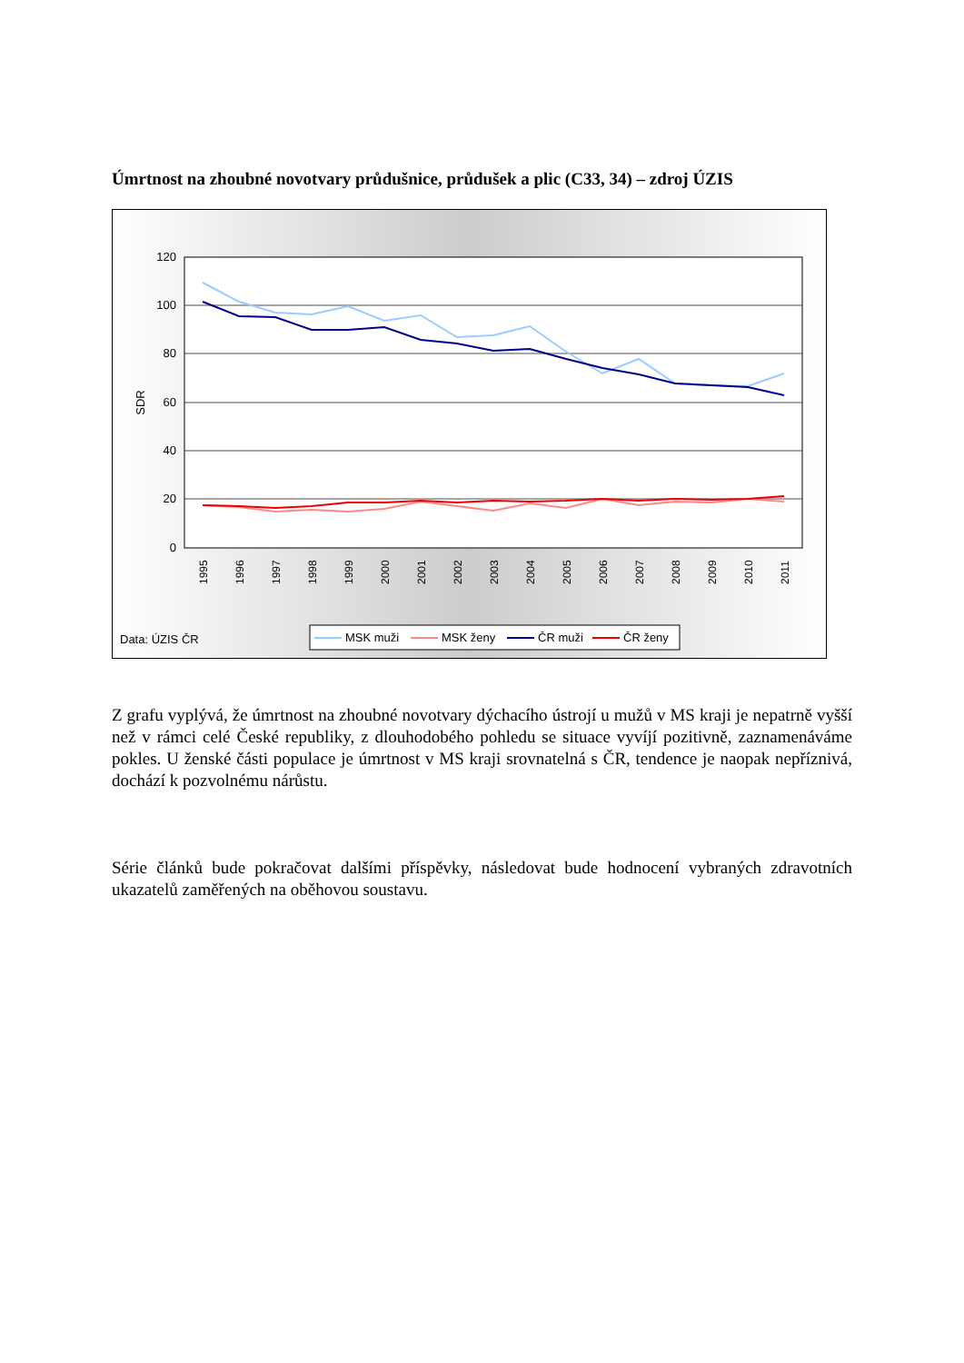Úmrtnost na zhoubné novotvary průdušnice, průdušek a plic (C33, 34) – zdroj ÚZIS
120
100
80
60
40
20
0
SDR
1995
1996
1997
1998
1999
2000
2001
2002
2003
2004
2005
2006
2007
2008
2009
2010
2011
Data: ÚZIS ČR
MSK muži
MSK ženy
ČR muži
ČR ženy
Z grafu vyplývá, že úmrtnost na zhoubné novotvary dýchacího ústrojí u mužů v MS kraji je nepatrně vyšší než v rámci celé České republiky, z dlouhodobého pohledu se situace vyvíjí pozitivně, zaznamenáváme pokles. U ženské části populace je úmrtnost v MS kraji srovnatelná s ČR, tendence je naopak nepříznivá, dochází k pozvolnému nárůstu.
Série článků bude pokračovat dalšími příspěvky, následovat bude hodnocení vybraných zdravotních ukazatelů zaměřených na oběhovou soustavu.